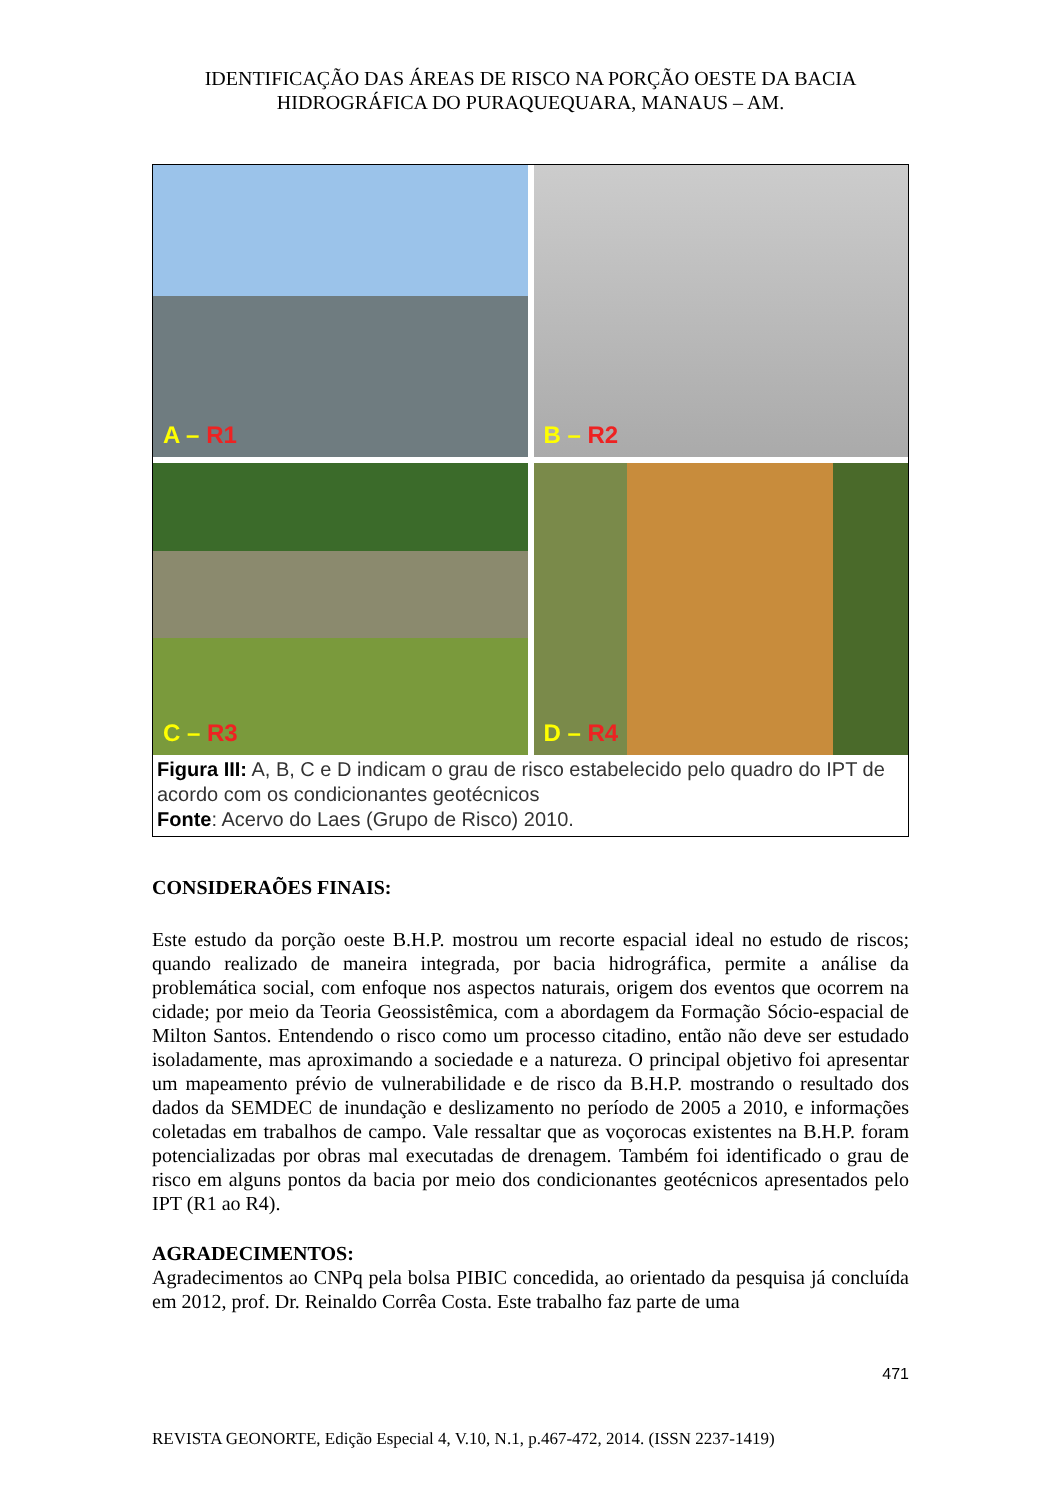IDENTIFICAÇÃO DAS ÁREAS DE RISCO NA PORÇÃO OESTE DA BACIA
HIDROGRÁFICA DO PURAQUEQUARA, MANAUS – AM.
A – R1
B – R2
C – R3
D – R4
Figura III: A, B, C e D indicam o grau de risco estabelecido pelo quadro do IPT de acordo com os condicionantes geotécnicos
Fonte: Acervo do Laes (Grupo de Risco) 2010.
CONSIDERAÕES FINAIS:
Este estudo da porção oeste B.H.P. mostrou um recorte espacial ideal no estudo de riscos; quando realizado de maneira integrada, por bacia hidrográfica, permite a análise da problemática social, com enfoque nos aspectos naturais, origem dos eventos que ocorrem na cidade; por meio da Teoria Geossistêmica, com a abordagem da Formação Sócio-espacial de Milton Santos. Entendendo o risco como um processo citadino, então não deve ser estudado isoladamente, mas aproximando a sociedade e a natureza. O principal objetivo foi apresentar um mapeamento prévio de vulnerabilidade e de risco da B.H.P. mostrando o resultado dos dados da SEMDEC de inundação e deslizamento no período de 2005 a 2010, e informações coletadas em trabalhos de campo. Vale ressaltar que as voçorocas existentes na B.H.P. foram potencializadas por obras mal executadas de drenagem. Também foi identificado o grau de risco em alguns pontos da bacia por meio dos condicionantes geotécnicos apresentados pelo IPT (R1 ao R4).
AGRADECIMENTOS:
Agradecimentos ao CNPq pela bolsa PIBIC concedida, ao orientado da pesquisa já concluída em 2012, prof. Dr. Reinaldo Corrêa Costa. Este trabalho faz parte de uma
471
REVISTA GEONORTE, Edição Especial 4, V.10, N.1, p.467-472, 2014. (ISSN 2237-1419)